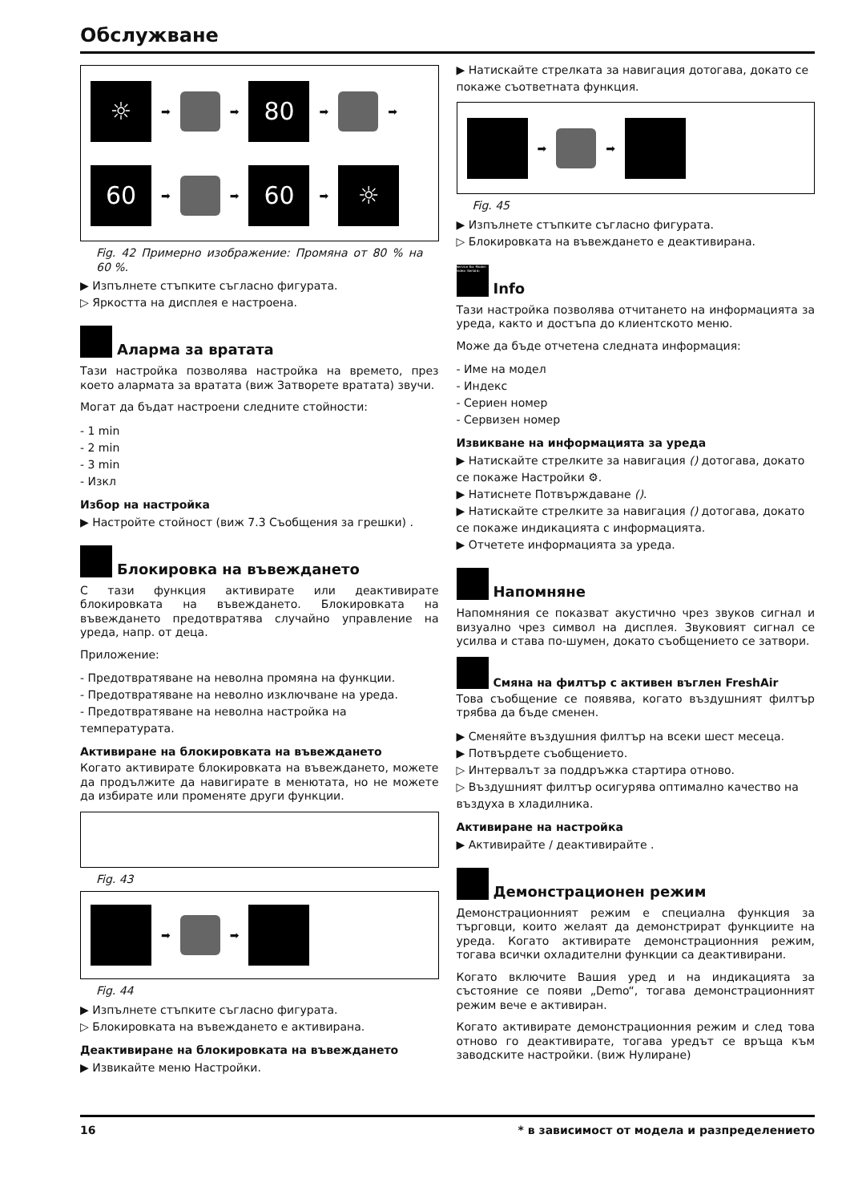Обслужване
☼
➡
➡
80
➡
➡
60
➡
➡
60
➡
☼
Fig. 42 Примерно изображение: Промяна от 80 % на 60 %.
▶ Изпълнете стъпките съгласно фигурата.
▷ Яркостта на дисплея е настроена.
Аларма за вратата
Тази настройка позволява настройка на времето, през което алармата за вратата (виж Затворете вратата) звучи.
Могат да бъдат настроени следните стойности:
- 1 min
- 2 min
- 3 min
- Изкл
Избор на настройка
▶ Настройте стойност (виж 7.3 Съобщения за грешки) .
Блокировка на въвеждането
С тази функция активирате или деактивирате блокировката на въвеждането. Блокировката на въвеждането предотвратява случайно управление на уреда, напр. от деца.
Приложение:
- Предотвратяване на неволна промяна на функции.
- Предотвратяване на неволно изключване на уреда.
- Предотвратяване на неволна настройка на температурата.
Активиране на блокировката на въвеждането
Когато активирате блокировката на въвеждането, можете да продължите да навигирате в менютата, но не можете да избирате или променяте други функции.
Fig. 43
➡
➡
Fig. 44
▶ Изпълнете стъпките съгласно фигурата.
▷ Блокировката на въвеждането е активирана.
Деактивиране на блокировката на въвеждането
▶ Извикайте меню Настройки.
▶ Натискайте стрелката за навигация дотогава, докато се покаже съответната функция.
➡
➡
Fig. 45
▶ Изпълнете стъпките съгласно фигурата.
▷ Блокировката на въвеждането е деактивирана.
Service No: Model: Index: Serial#: Info
Тази настройка позволява отчитането на информацията за уреда, както и достъпа до клиентското меню.
Може да бъде отчетена следната информация:
- Име на модел
- Индекс
- Сериен номер
- Сервизен номер
Извикване на информацията за уреда
▶ Натискайте стрелките за навигация () дотогава, докато се покаже Настройки ⚙.
▶ Натиснете Потвърждаване ().
▶ Натискайте стрелките за навигация () дотогава, докато се покаже индикацията с информацията.
▶ Отчетете информацията за уреда.
Напомняне
Напомняния се показват акустично чрез звуков сигнал и визуално чрез символ на дисплея. Звуковият сигнал се усилва и става по-шумен, докато съобщението се затвори.
Смяна на филтър с активен въглен FreshAir
Това съобщение се появява, когато въздушният филтър трябва да бъде сменен.
▶ Сменяйте въздушния филтър на всеки шест месеца.
▶ Потвърдете съобщението.
▷ Интервалът за поддръжка стартира отново.
▷ Въздушният филтър осигурява оптимално качество на въздуха в хладилника.
Активиране на настройка
▶ Активирайте / деактивирайте .
Демонстрационен режим
Демонстрационният режим е специална функция за търговци, които желаят да демонстрират функциите на уреда. Когато активирате демонстрационния режим, тогава всички охладителни функции са деактивирани.
Когато включите Вашия уред и на индикацията за състояние се появи „Demo“, тогава демонстрационният режим вече е активиран.
Когато активирате демонстрационния режим и след това отново го деактивирате, тогава уредът се връща към заводските настройки. (виж Нулиране)
16 * в зависимост от модела и разпределението